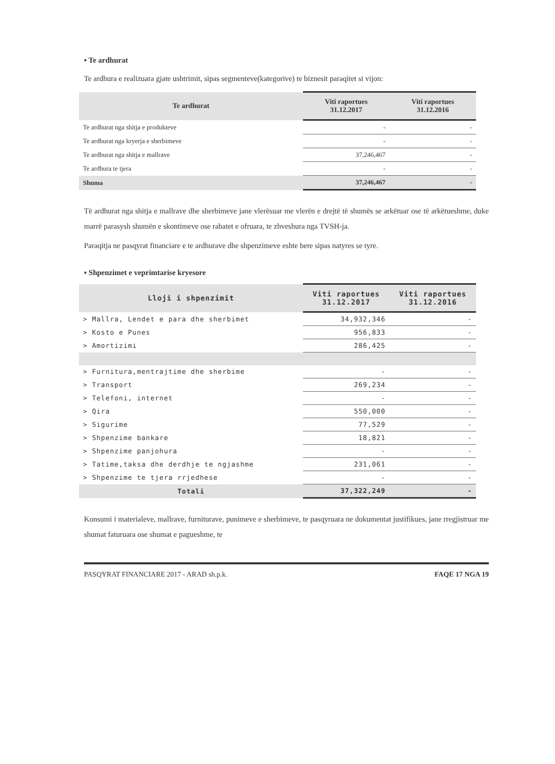▪ Te ardhurat
Te ardhura e realizuara gjate ushtrimit, sipas segmenteve(kategorive) te biznesit paraqitet si vijon:
| Te ardhurat | Viti raportues 31.12.2017 | Viti raportues 31.12.2016 |
| --- | --- | --- |
| Te ardhurat nga shitja e produkteve | - | - |
| Te ardhurat nga kryerja e sherbimeve | - | - |
| Te ardhurat nga shitja e mallrave | 37,246,467 | - |
| Te ardhura te tjera | - | - |
| Shuma | 37,246,467 | - |
Të ardhurat nga shitja e mallrave dhe sherbimeve jane vlerësuar me vlerën e drejtë të shumës se arkëtuar ose të arkëtueshme, duke marrë parasysh shumën e skontimeve ose rabatet e ofruara, te zhveshura nga TVSH-ja.
Paraqitja ne pasqyrat financiare e te ardhurave dhe shpenzimeve eshte bere sipas natyres se tyre.
▪ Shpenzimet e veprimtarise kryesore
| Lloji i shpenzimit | Viti raportues 31.12.2017 | Viti raportues 31.12.2016 |
| --- | --- | --- |
| > Mallra, Lendet e para dhe sherbimet | 34,932,346 | - |
| > Kosto e Punes | 956,833 | - |
| > Amortizimi | 286,425 | - |
| > Furnitura,mentrajtime dhe sherbime | - | - |
| > Transport | 269,234 | - |
| > Telefoni, internet | - | - |
| > Qira | 550,000 | - |
| > Sigurime | 77,529 | - |
| > Shpenzime bankare | 18,821 | - |
| > Shpenzime panjohura | - | - |
| > Tatime,taksa dhe derdhje te ngjashme | 231,061 | - |
| > Shpenzime te tjera rrjedhese | - | - |
| Totali | 37,322,249 | - |
Konsumi i materialeve, mallrave, furniturave, punimeve e sherbimeve, te pasqyruara ne dokumentat justifikues, jane rregjistruar me shumat faturuara ose shumat e pagueshme, te
PASQYRAT FINANCIARE 2017 - ARAD sh.p.k. FAQE 17 NGA 19